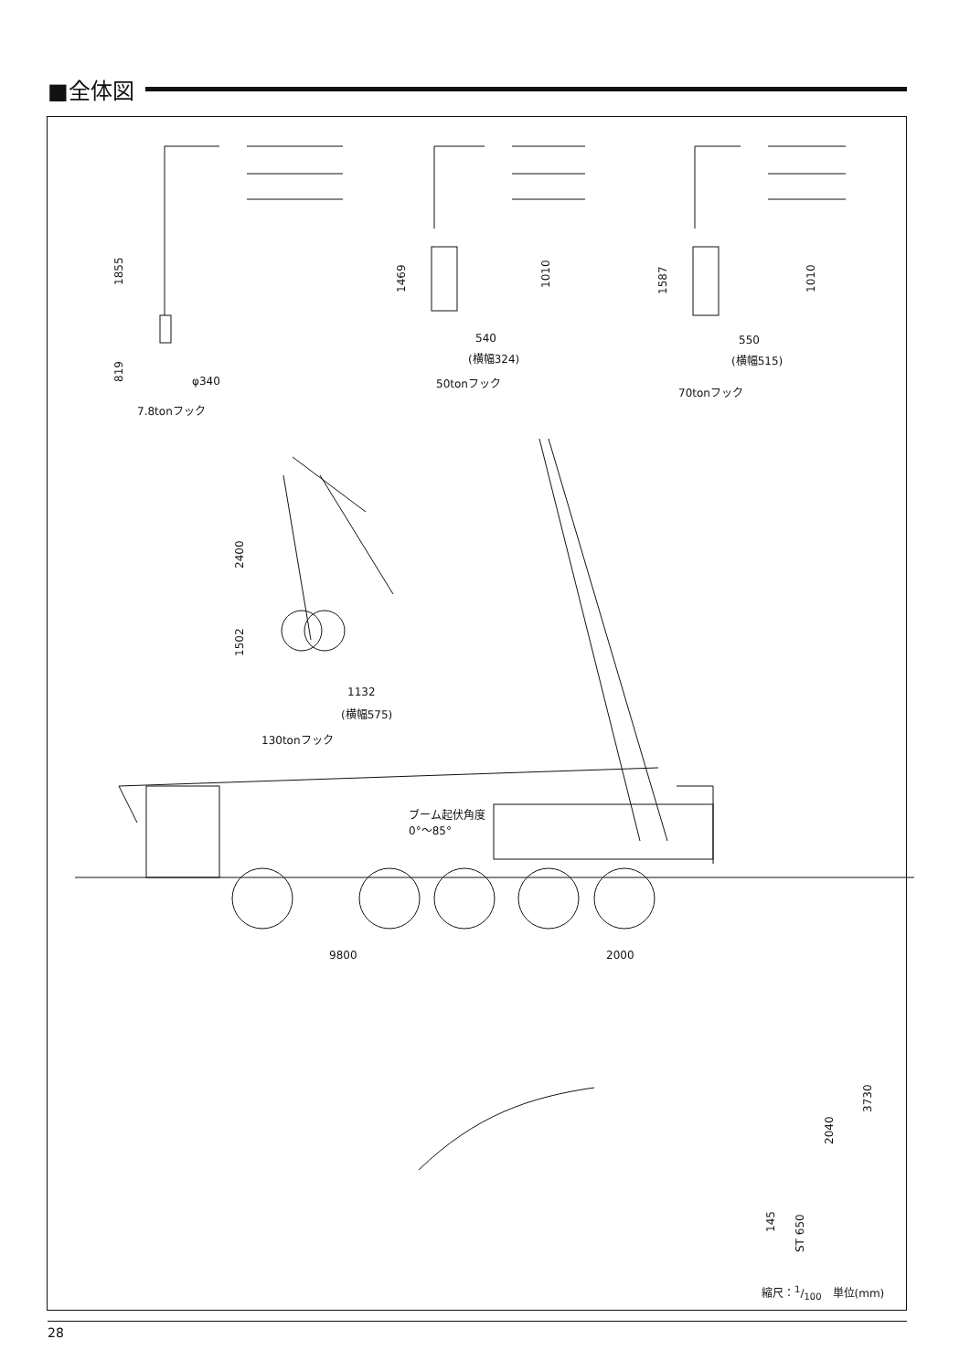■全体図
1855
819
φ340
7.8tonフック
1469 1010
540
(横幅324)
50tonフック
1587 1010
550
(横幅515)
70tonフック
2400
1502
1132
(横幅575)
130tonフック
ブーム起伏角度
0°〜85°
9800 2000
3730
2040
145
ST 650
縮尺：1/100　単位(mm)
28